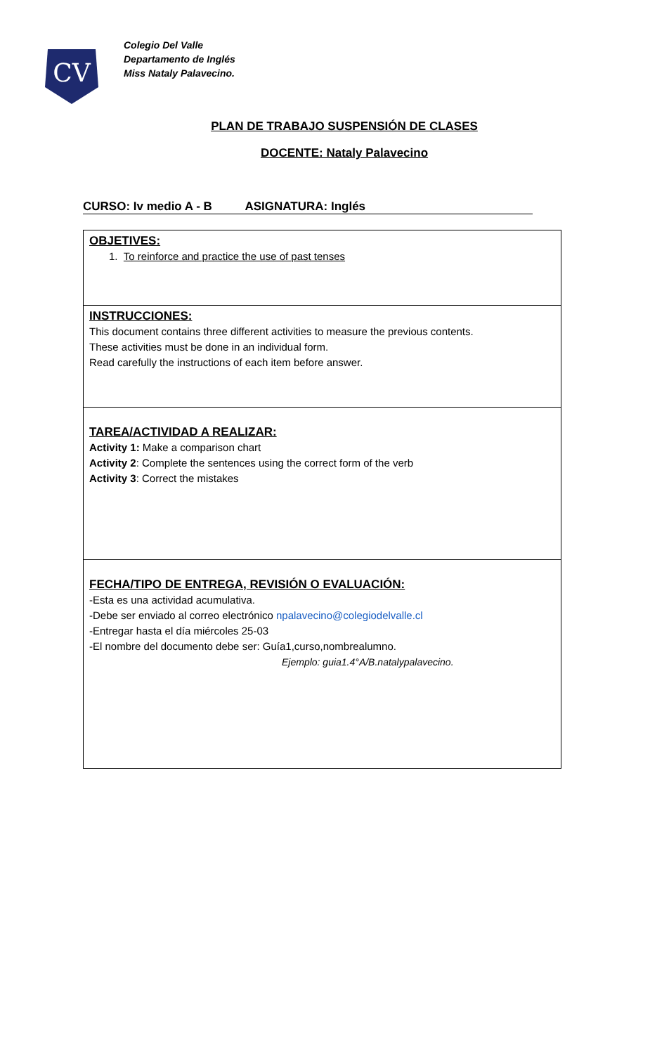CV
Colegio Del Valle
Departamento de Inglés
Miss Nataly Palavecino.
PLAN DE TRABAJO SUSPENSIÓN DE CLASES
DOCENTE: Nataly Palavecino
CURSO: Iv medio A - B ASIGNATURA: Inglés
| OBJETIVES: 1. To reinforce and practice the use of past tenses |
| INSTRUCCIONES: This document contains three different activities to measure the previous contents. These activities must be done in an individual form. Read carefully the instructions of each item before answer. |
| TAREA/ACTIVIDAD A REALIZAR: Activity 1: Make a comparison chart Activity 2 : Complete the sentences using the correct form of the verb Activity 3 : Correct the mistakes |
| FECHA/TIPO DE ENTREGA, REVISIÓN O EVALUACIÓN: -Esta es una actividad acumulativa. -Debe ser enviado al correo electrónico npalavecino@colegiodelvalle.cl -Entregar hasta el día miércoles 25-03 -El nombre del documento debe ser: Guía1,curso,nombrealumno. Ejemplo: guia1.4°A/B.natalypalavecino. |